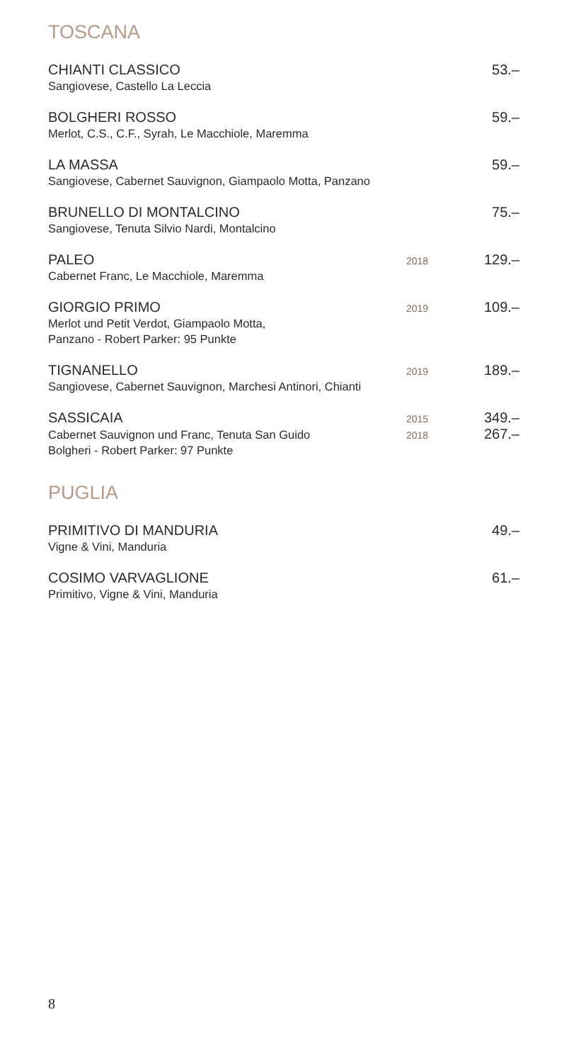TOSCANA
CHIANTI CLASSICO 53.–
Sangiovese, Castello La Leccia
BOLGHERI ROSSO 59.–
Merlot, C.S., C.F., Syrah, Le Macchiole, Maremma
LA MASSA 59.–
Sangiovese, Cabernet Sauvignon, Giampaolo Motta, Panzano
BRUNELLO DI MONTALCINO 75.–
Sangiovese, Tenuta Silvio Nardi, Montalcino
PALEO 2018 129.–
Cabernet Franc, Le Macchiole, Maremma
GIORGIO PRIMO 2019 109.–
Merlot und Petit Verdot, Giampaolo Motta,
Panzano - Robert Parker: 95 Punkte
TIGNANELLO 2019 189.–
Sangiovese, Cabernet Sauvignon, Marchesi Antinori, Chianti
SASSICAIA 2015 349.–
Cabernet Sauvignon und Franc, Tenuta San Guido 2018 267.–
Bolgheri - Robert Parker: 97 Punkte
PUGLIA
PRIMITIVO DI MANDURIA 49.–
Vigne & Vini, Manduria
COSIMO VARVAGLIONE 61.–
Primitivo, Vigne & Vini, Manduria
8